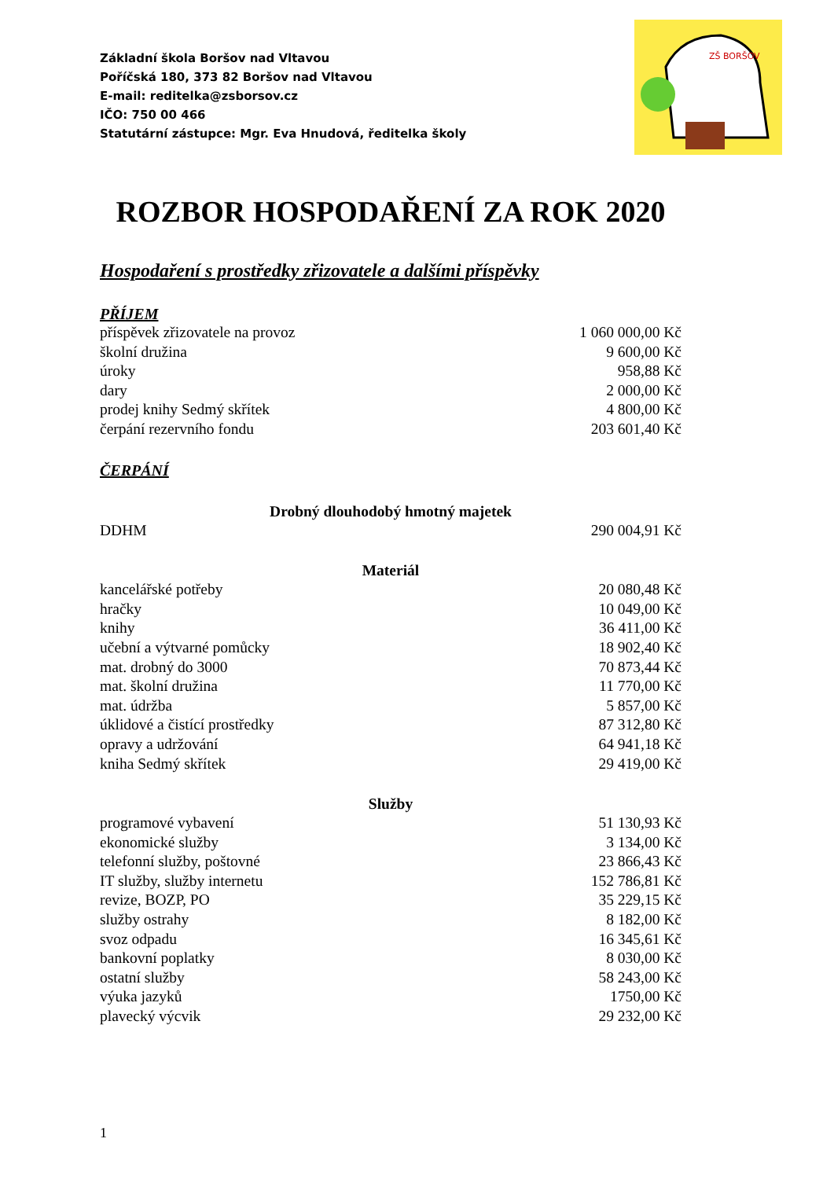Základní škola Boršov nad Vltavou
Poříčská 180, 373 82 Boršov nad Vltavou
E-mail: reditelka@zsborsov.cz
IČO: 750 00 466
Statutární zástupce: Mgr. Eva Hnudová, ředitelka školy
ZŠ BORŠOV
ROZBOR HOSPODAŘENÍ ZA ROK 2020
Hospodaření s prostředky zřizovatele a dalšími příspěvky
PŘÍJEM
| příspěvek zřizovatele na provoz | 1 060 000,00 Kč |
| školní družina | 9 600,00 Kč |
| úroky | 958,88 Kč |
| dary | 2 000,00 Kč |
| prodej knihy Sedmý skřítek | 4 800,00 Kč |
| čerpání rezervního fondu | 203 601,40 Kč |
ČERPÁNÍ
| Drobný dlouhodobý hmotný majetek | |
| --- | --- |
| DDHM | 290 004,91 Kč |
| Materiál | |
| kancelářské potřeby | 20 080,48 Kč |
| hračky | 10 049,00 Kč |
| knihy | 36 411,00 Kč |
| učební a výtvarné pomůcky | 18 902,40 Kč |
| mat. drobný do 3000 | 70 873,44 Kč |
| mat. školní družina | 11 770,00 Kč |
| mat. údržba | 5 857,00 Kč |
| úklidové a čistící prostředky | 87 312,80 Kč |
| opravy a udržování | 64 941,18 Kč |
| kniha Sedmý skřítek | 29 419,00 Kč |
| Služby | |
| programové vybavení | 51 130,93 Kč |
| ekonomické služby | 3 134,00 Kč |
| telefonní služby, poštovné | 23 866,43 Kč |
| IT služby, služby internetu | 152 786,81 Kč |
| revize, BOZP, PO | 35 229,15 Kč |
| služby ostrahy | 8 182,00 Kč |
| svoz odpadu | 16 345,61 Kč |
| bankovní poplatky | 8 030,00 Kč |
| ostatní služby | 58 243,00 Kč |
| výuka jazyků | 1750,00 Kč |
| plavecký výcvik | 29 232,00 Kč |
1